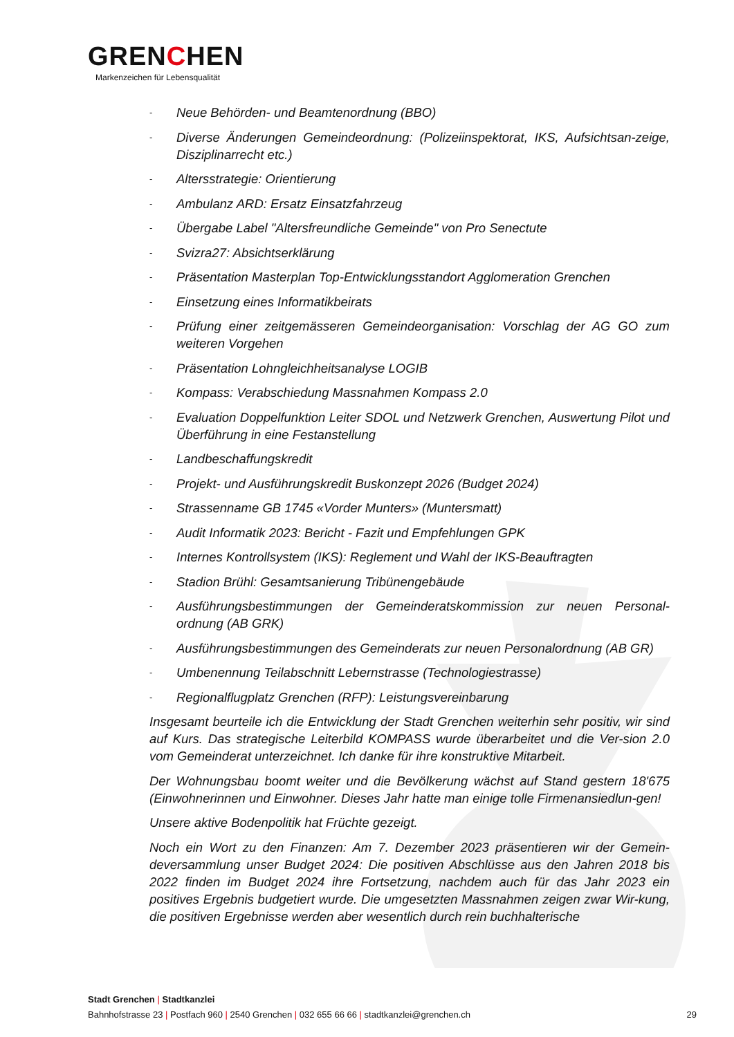GRENCHEN
Markenzeichen für Lebensqualität
- Neue Behörden- und Beamtenordnung (BBO)
- Diverse Änderungen Gemeindeordnung: (Polizeiinspektorat, IKS, Aufsichtsan-zeige, Disziplinarrecht etc.)
- Altersstrategie: Orientierung
- Ambulanz ARD: Ersatz Einsatzfahrzeug
- Übergabe Label "Altersfreundliche Gemeinde" von Pro Senectute
- Svizra27: Absichtserklärung
- Präsentation Masterplan Top-Entwicklungsstandort Agglomeration Grenchen
- Einsetzung eines Informatikbeirats
- Prüfung einer zeitgemässeren Gemeindeorganisation: Vorschlag der AG GO zum weiteren Vorgehen
- Präsentation Lohngleichheitsanalyse LOGIB
- Kompass: Verabschiedung Massnahmen Kompass 2.0
- Evaluation Doppelfunktion Leiter SDOL und Netzwerk Grenchen, Auswertung Pilot und Überführung in eine Festanstellung
- Landbeschaffungskredit
- Projekt- und Ausführungskredit Buskonzept 2026 (Budget 2024)
- Strassenname GB 1745 «Vorder Munters» (Muntersmatt)
- Audit Informatik 2023: Bericht - Fazit und Empfehlungen GPK
- Internes Kontrollsystem (IKS): Reglement und Wahl der IKS-Beauftragten
- Stadion Brühl: Gesamtsanierung Tribünengebäude
- Ausführungsbestimmungen der Gemeinderatskommission zur neuen Personal-ordnung (AB GRK)
- Ausführungsbestimmungen des Gemeinderats zur neuen Personalordnung (AB GR)
- Umbenennung Teilabschnitt Lebernstrasse (Technologiestrasse)
- Regionalflugplatz Grenchen (RFP): Leistungsvereinbarung
Insgesamt beurteile ich die Entwicklung der Stadt Grenchen weiterhin sehr positiv, wir sind auf Kurs. Das strategische Leiterbild KOMPASS wurde überarbeitet und die Ver-sion 2.0 vom Gemeinderat unterzeichnet. Ich danke für ihre konstruktive Mitarbeit.
Der Wohnungsbau boomt weiter und die Bevölkerung wächst auf Stand gestern 18'675 (Einwohnerinnen und Einwohner. Dieses Jahr hatte man einige tolle Firmenansiedlun-gen!
Unsere aktive Bodenpolitik hat Früchte gezeigt.
Noch ein Wort zu den Finanzen: Am 7. Dezember 2023 präsentieren wir der Gemein-deversammlung unser Budget 2024: Die positiven Abschlüsse aus den Jahren 2018 bis 2022 finden im Budget 2024 ihre Fortsetzung, nachdem auch für das Jahr 2023 ein positives Ergebnis budgetiert wurde. Die umgesetzten Massnahmen zeigen zwar Wir-kung, die positiven Ergebnisse werden aber wesentlich durch rein buchhalterische
Stadt Grenchen | Stadtkanzlei
Bahnhofstrasse 23 | Postfach 960 | 2540 Grenchen | 032 655 66 66 | stadtkanzlei@grenchen.ch
29